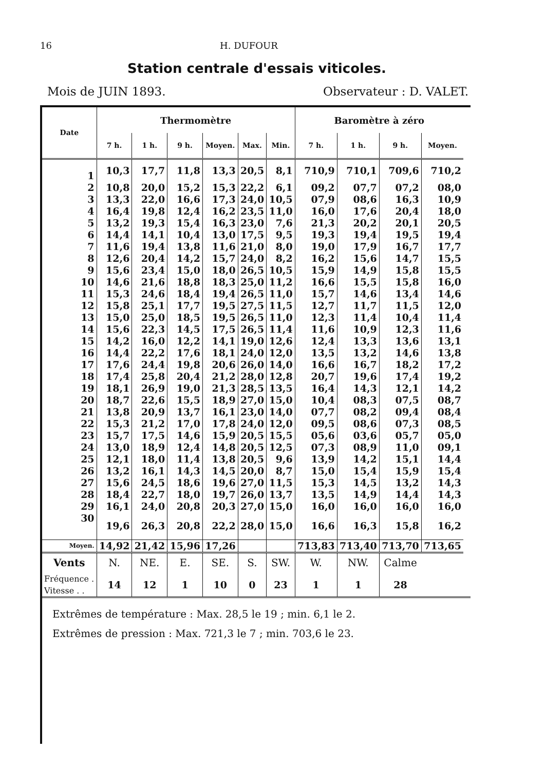16 H. DUFOUR
Station centrale d'essais viticoles.
Mois de JUIN 1893. Observateur : D. VALET.
| Date | Thermomètre | | | | | | Baromètre à zéro | | | |
| --- | --- | --- | --- | --- | --- | --- | --- | --- | --- | --- |
| | 7 h. | 1 h. | 9 h. | Moyen. | Max. | Min. | 7 h. | 1 h. | 9 h. | Moyen. |
| 1 | 10,3 | 17,7 | 11,8 | 13,3 | 20,5 | 8,1 | 710,9 | 710,1 | 709,6 | 710,2 |
| 2 | 10,8 | 20,0 | 15,2 | 15,3 | 22,2 | 6,1 | 09,2 | 07,7 | 07,2 | 08,0 |
| 3 | 13,3 | 22,0 | 16,6 | 17,3 | 24,0 | 10,5 | 07,9 | 08,6 | 16,3 | 10,9 |
| 4 | 16,4 | 19,8 | 12,4 | 16,2 | 23,5 | 11,0 | 16,0 | 17,6 | 20,4 | 18,0 |
| 5 | 13,2 | 19,3 | 15,4 | 16,3 | 23,0 | 7,6 | 21,3 | 20,2 | 20,1 | 20,5 |
| 6 | 14,4 | 14,1 | 10,4 | 13,0 | 17,5 | 9,5 | 19,3 | 19,4 | 19,5 | 19,4 |
| 7 | 11,6 | 19,4 | 13,8 | 11,6 | 21,0 | 8,0 | 19,0 | 17,9 | 16,7 | 17,7 |
| 8 | 12,6 | 20,4 | 14,2 | 15,7 | 24,0 | 8,2 | 16,2 | 15,6 | 14,7 | 15,5 |
| 9 | 15,6 | 23,4 | 15,0 | 18,0 | 26,5 | 10,5 | 15,9 | 14,9 | 15,8 | 15,5 |
| 10 | 14,6 | 21,6 | 18,8 | 18,3 | 25,0 | 11,2 | 16,6 | 15,5 | 15,8 | 16,0 |
| 11 | 15,3 | 24,6 | 18,4 | 19,4 | 26,5 | 11,0 | 15,7 | 14,6 | 13,4 | 14,6 |
| 12 | 15,8 | 25,1 | 17,7 | 19,5 | 27,5 | 11,5 | 12,7 | 11,7 | 11,5 | 12,0 |
| 13 | 15,0 | 25,0 | 18,5 | 19,5 | 26,5 | 11,0 | 12,3 | 11,4 | 10,4 | 11,4 |
| 14 | 15,6 | 22,3 | 14,5 | 17,5 | 26,5 | 11,4 | 11,6 | 10,9 | 12,3 | 11,6 |
| 15 | 14,2 | 16,0 | 12,2 | 14,1 | 19,0 | 12,6 | 12,4 | 13,3 | 13,6 | 13,1 |
| 16 | 14,4 | 22,2 | 17,6 | 18,1 | 24,0 | 12,0 | 13,5 | 13,2 | 14,6 | 13,8 |
| 17 | 17,6 | 24,4 | 19,8 | 20,6 | 26,0 | 14,0 | 16,6 | 16,7 | 18,2 | 17,2 |
| 18 | 17,4 | 25,8 | 20,4 | 21,2 | 28,0 | 12,8 | 20,7 | 19,6 | 17,4 | 19,2 |
| 19 | 18,1 | 26,9 | 19,0 | 21,3 | 28,5 | 13,5 | 16,4 | 14,3 | 12,1 | 14,2 |
| 20 | 18,7 | 22,6 | 15,5 | 18,9 | 27,0 | 15,0 | 10,4 | 08,3 | 07,5 | 08,7 |
| 21 | 13,8 | 20,9 | 13,7 | 16,1 | 23,0 | 14,0 | 07,7 | 08,2 | 09,4 | 08,4 |
| 22 | 15,3 | 21,2 | 17,0 | 17,8 | 24,0 | 12,0 | 09,5 | 08,6 | 07,3 | 08,5 |
| 23 | 15,7 | 17,5 | 14,6 | 15,9 | 20,5 | 15,5 | 05,6 | 03,6 | 05,7 | 05,0 |
| 24 | 13,0 | 18,9 | 12,4 | 14,8 | 20,5 | 12,5 | 07,3 | 08,9 | 11,0 | 09,1 |
| 25 | 12,1 | 18,0 | 11,4 | 13,8 | 20,5 | 9,6 | 13,9 | 14,2 | 15,1 | 14,4 |
| 26 | 13,2 | 16,1 | 14,3 | 14,5 | 20,0 | 8,7 | 15,0 | 15,4 | 15,9 | 15,4 |
| 27 | 15,6 | 24,5 | 18,6 | 19,6 | 27,0 | 11,5 | 15,3 | 14,5 | 13,2 | 14,3 |
| 28 | 18,4 | 22,7 | 18,0 | 19,7 | 26,0 | 13,7 | 13,5 | 14,9 | 14,4 | 14,3 |
| 29 | 16,1 | 24,0 | 20,8 | 20,3 | 27,0 | 15,0 | 16,0 | 16,0 | 16,0 | 16,0 |
| 30 | 19,6 | 26,3 | 20,8 | 22,2 | 28,0 | 15,0 | 16,6 | 16,3 | 15,8 | 16,2 |
| Moyen. | 14,92 | 21,42 | 15,96 | 17,26 | | | 713,83 | 713,40 | 713,70 | 713,65 |
| Vents | N. | NE. | E. | SE. | S. | SW. | W. | NW. | Calme | |
| Fréquence . Vitesse . . | 14 | 12 | 1 | 10 | 0 | 23 | 1 | 1 | 28 | |
Extrêmes de température : Max. 28,5 le 19 ; min. 6,1 le 2.
Extrêmes de pression : Max. 721,3 le 7 ; min. 703,6 le 23.